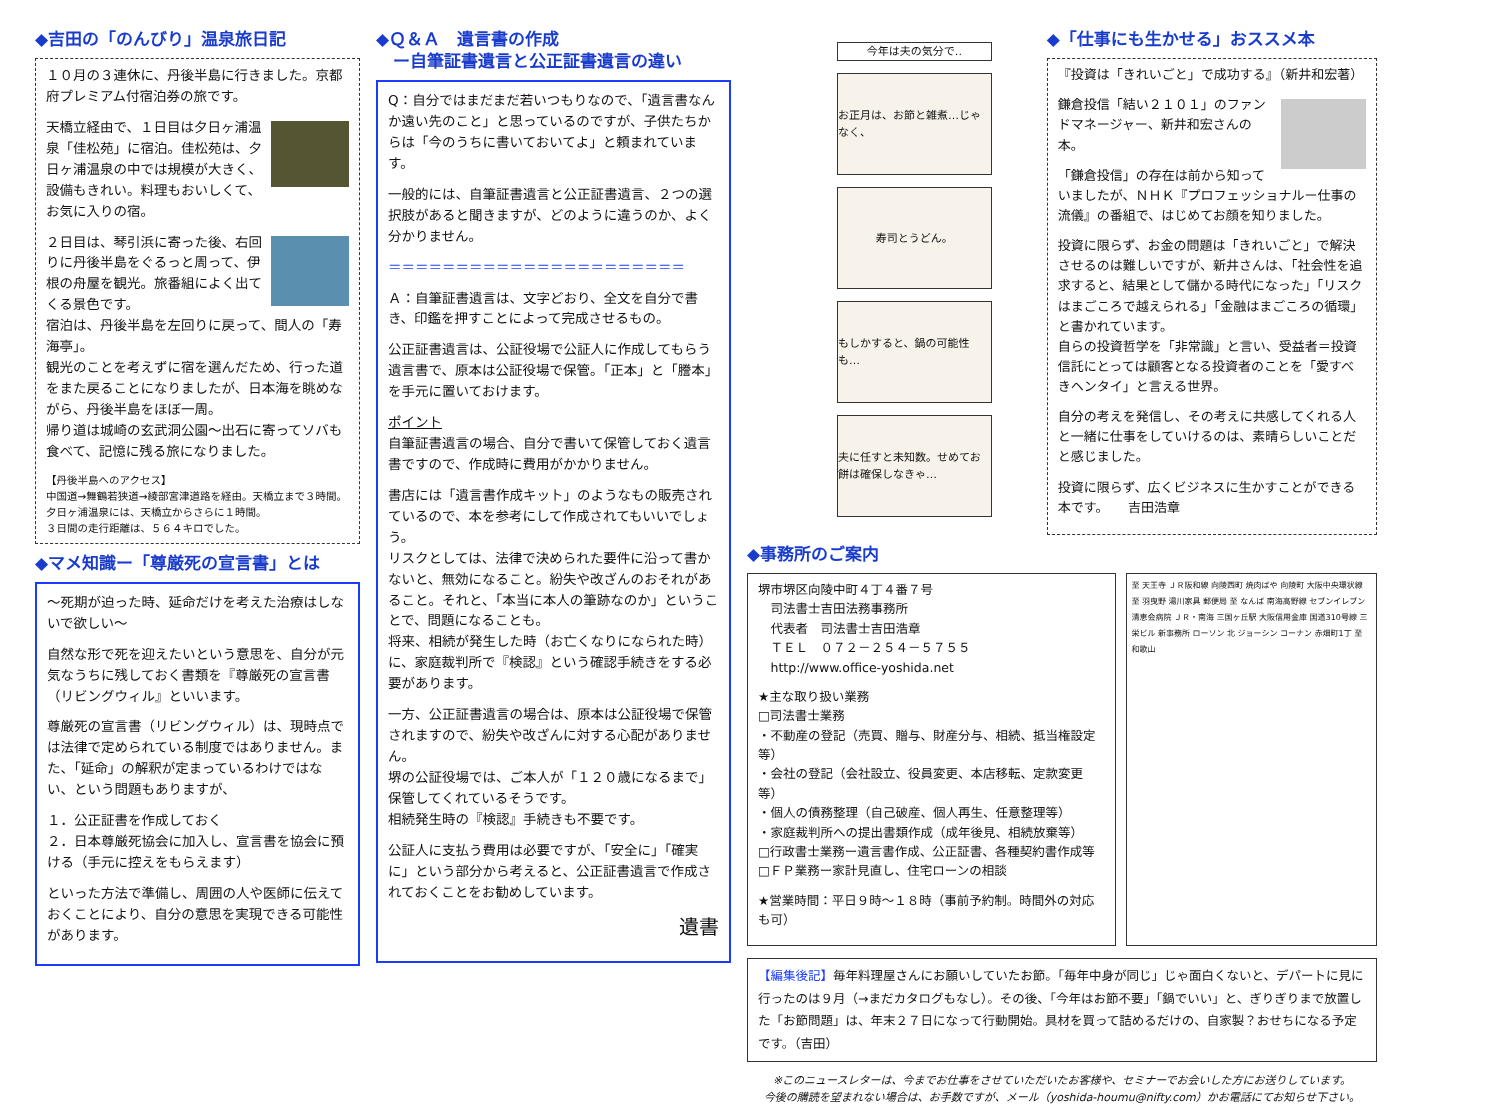◆吉田の「のんびり」温泉旅日記
１０月の３連休に、丹後半島に行きました。京都府プレミアム付宿泊券の旅です。
天橋立経由で、１日目は夕日ヶ浦温泉「佳松苑」に宿泊。佳松苑は、夕日ヶ浦温泉の中では規模が大きく、設備もきれい。料理もおいしくて、お気に入りの宿。
２日目は、琴引浜に寄った後、右回りに丹後半島をぐるっと周って、伊根の舟屋を観光。旅番組によく出てくる景色です。
宿泊は、丹後半島を左回りに戻って、間人の「寿海亭」。
観光のことを考えずに宿を選んだため、行った道をまた戻ることになりましたが、日本海を眺めながら、丹後半島をほぼ一周。
帰り道は城崎の玄武洞公園～出石に寄ってソバも食べて、記憶に残る旅になりました。
【丹後半島へのアクセス】
中国道→舞鶴若狭道→綾部宮津道路を経由。天橋立まで３時間。夕日ヶ浦温泉には、天橋立からさらに１時間。
３日間の走行距離は、５６４キロでした。
◆マメ知識ー「尊厳死の宣言書」とは
～死期が迫った時、延命だけを考えた治療はしないで欲しい～
自然な形で死を迎えたいという意思を、自分が元気なうちに残しておく書類を『尊厳死の宣言書（リビングウィル』といいます。
尊厳死の宣言書（リビングウィル）は、現時点では法律で定められている制度ではありません。また、「延命」の解釈が定まっているわけではない、という問題もありますが、
１．公正証書を作成しておく
２．日本尊厳死協会に加入し、宣言書を協会に預ける（手元に控えをもらえます）
といった方法で準備し、周囲の人や医師に伝えておくことにより、自分の意思を実現できる可能性があります。
◆Ｑ＆Ａ　遺言書の作成
　ー自筆証書遺言と公正証書遺言の違い
Q：自分ではまだまだ若いつもりなので、「遺言書なんか遠い先のこと」と思っているのですが、子供たちからは「今のうちに書いておいてよ」と頼まれています。
一般的には、自筆証書遺言と公正証書遺言、２つの選択肢があると聞きますが、どのように違うのか、よく分かりません。
＝＝＝＝＝＝＝＝＝＝＝＝＝＝＝＝＝＝＝＝＝＝
Ａ：自筆証書遺言は、文字どおり、全文を自分で書き、印鑑を押すことによって完成させるもの。
公正証書遺言は、公証役場で公証人に作成してもらう遺言書で、原本は公証役場で保管。「正本」と「謄本」を手元に置いておけます。
ポイント
自筆証書遺言の場合、自分で書いて保管しておく遺言書ですので、作成時に費用がかかりません。
書店には「遺言書作成キット」のようなもの販売されているので、本を参考にして作成されてもいいでしょう。
リスクとしては、法律で決められた要件に沿って書かないと、無効になること。紛失や改ざんのおそれがあること。それと、「本当に本人の筆跡なのか」ということで、問題になることも。
将来、相続が発生した時（お亡くなりになられた時）に、家庭裁判所で『検認』という確認手続きをする必要があります。
一方、公正証書遺言の場合は、原本は公証役場で保管されますので、紛失や改ざんに対する心配がありません。
堺の公証役場では、ご本人が「１２０歳になるまで」保管してくれているそうです。
相続発生時の『検認』手続きも不要です。
公証人に支払う費用は必要ですが、「安全に」「確実に」という部分から考えると、公正証書遺言で作成されておくことをお勧めしています。
遺書
今年は夫の気分で‥
お正月は、お節と雑煮…じゃなく、
寿司とうどん。
もしかすると、鍋の可能性も…
夫に任すと未知数。せめてお餅は確保しなきゃ…
◆「仕事にも生かせる」おススメ本
『投資は「きれいごと」で成功する』（新井和宏著）
鎌倉投信「結い２１０１」のファンドマネージャー、新井和宏さんの本。
「鎌倉投信」の存在は前から知っていましたが、ＮＨＫ『プロフェッショナルー仕事の流儀』の番組で、はじめてお顔を知りました。
投資に限らず、お金の問題は「きれいごと」で解決させるのは難しいですが、新井さんは、「社会性を追求すると、結果として儲かる時代になった」「リスクはまごころで越えられる」「金融はまごころの循環」と書かれています。
自らの投資哲学を「非常識」と言い、受益者＝投資信託にとっては顧客となる投資者のことを「愛すべきヘンタイ」と言える世界。
自分の考えを発信し、その考えに共感してくれる人と一緒に仕事をしていけるのは、素晴らしいことだと感じました。
投資に限らず、広くビジネスに生かすことができる本です。　　吉田浩章
◆事務所のご案内
堺市堺区向陵中町４丁４番７号
　司法書士吉田法務事務所
　代表者　司法書士吉田浩章
　ＴＥＬ　０７２－２５４－５７５５
　http://www.office-yoshida.net
★主な取り扱い業務
□司法書士業務
・不動産の登記（売買、贈与、財産分与、相続、抵当権設定等）
・会社の登記（会社設立、役員変更、本店移転、定款変更等）
・個人の債務整理（自己破産、個人再生、任意整理等）
・家庭裁判所への提出書類作成（成年後見、相続放棄等）
□行政書士業務ー遺言書作成、公正証書、各種契約書作成等
□ＦＰ業務ー家計見直し、住宅ローンの相談
★営業時間：平日９時～１８時（事前予約制。時間外の対応も可）
至 天王寺 ＪＲ阪和線 向陵西町 焼肉ばや 向陵町 大阪中央環状線 至 羽曳野 湯川家具 郵便局 至 なんば 南海高野線 セブンイレブン 清恵会病院 ＪＲ・南海 三国ヶ丘駅 大阪信用金庫 国道310号線 三栄ビル 新事務所 ローソン 北 ジョーシン コーナン 赤畑町1丁 至 和歌山
【編集後記】毎年料理屋さんにお願いしていたお節。「毎年中身が同じ」じゃ面白くないと、デパートに見に行ったのは９月（→まだカタログもなし）。その後、「今年はお節不要」「鍋でいい」と、ぎりぎりまで放置した「お節問題」は、年末２７日になって行動開始。具材を買って詰めるだけの、自家製？おせちになる予定です。（吉田）
※このニュースレターは、今までお仕事をさせていただいたお客様や、セミナーでお会いした方にお送りしています。
今後の購読を望まれない場合は、お手数ですが、メール（yoshida-houmu@nifty.com）かお電話にてお知らせ下さい。